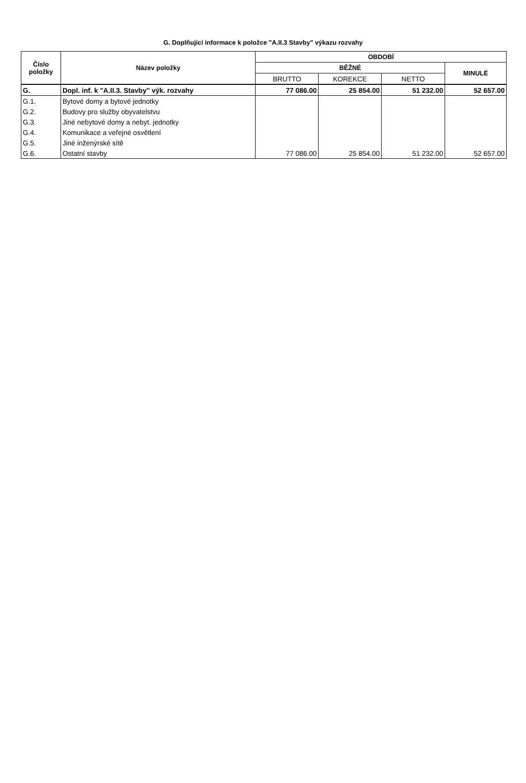G. Doplňující informace k položce "A.II.3 Stavby" výkazu rozvahy
| Číslo položky | Název položky | OBDOBÍ | | | |
| --- | --- | --- | --- | --- | --- |
| | | BĚŽNÉ | | | MINULÉ |
| | | BRUTTO | KOREKCE | NETTO | |
| G. | Dopl. inf. k "A.II.3. Stavby" výk. rozvahy | 77 086.00 | 25 854.00 | 51 232.00 | 52 657.00 |
| G.1. | Bytové domy a bytové jednotky | | | | |
| G.2. | Budovy pro služby obyvatelstvu | | | | |
| G.3. | Jiné nebytové domy a nebyt. jednotky | | | | |
| G.4. | Komunikace a veřejné osvětlení | | | | |
| G.5. | Jiné inženýrské sítě | | | | |
| G.6. | Ostatní stavby | 77 086.00 | 25 854.00 | 51 232.00 | 52 657.00 |